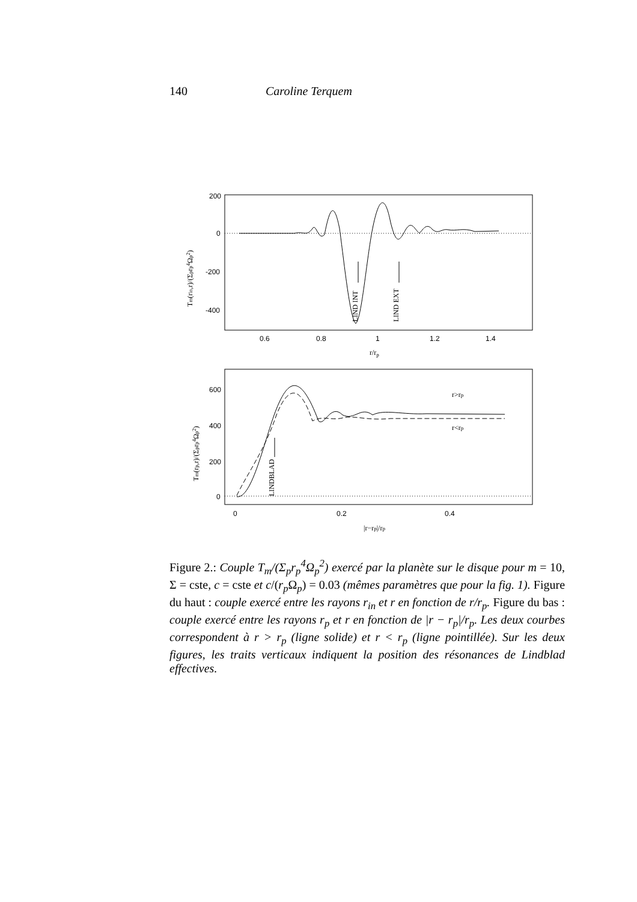140 Caroline Terquem
200
0
-200
-400
0.6
0.8
1
1.2
1.4
r/rp
LIND INT
LIND EXT
Tm(rin,r)/(Σprp4Ωp2)
600
400
200
0
0
0.2
0.4
|r−rp|/rp
LINDBLAD
r>rp
r<rp
Tm(rp,r)/(Σprp4Ωp2)
Figure 2.: Couple T<sub>m</sub>/(Σ<sub>p</sub>r<sub>p</sub><sup>4</sup>Ω<sub>p</sub><sup>2</sup>) exercé par la planète sur le disque pour m = 10, Σ = cste, c = cste et c/(r<sub>p</sub> Ω<sub>p</sub>) = 0.03 (mêmes paramètres que pour la fig. 1). Figure du haut : couple exercé entre les rayons r<sub>in</sub> et r en fonction de r/r<sub>p</sub>. Figure du bas : couple exercé entre les rayons r<sub>p</sub> et r en fonction de |r − r<sub>p</sub>|/r<sub>p</sub>. Les deux courbes correspondent à r > r<sub>p</sub> (ligne solide) et r < r<sub>p</sub> (ligne pointillée). Sur les deux figures, les traits verticaux indiquent la position des résonances de Lindblad effectives.